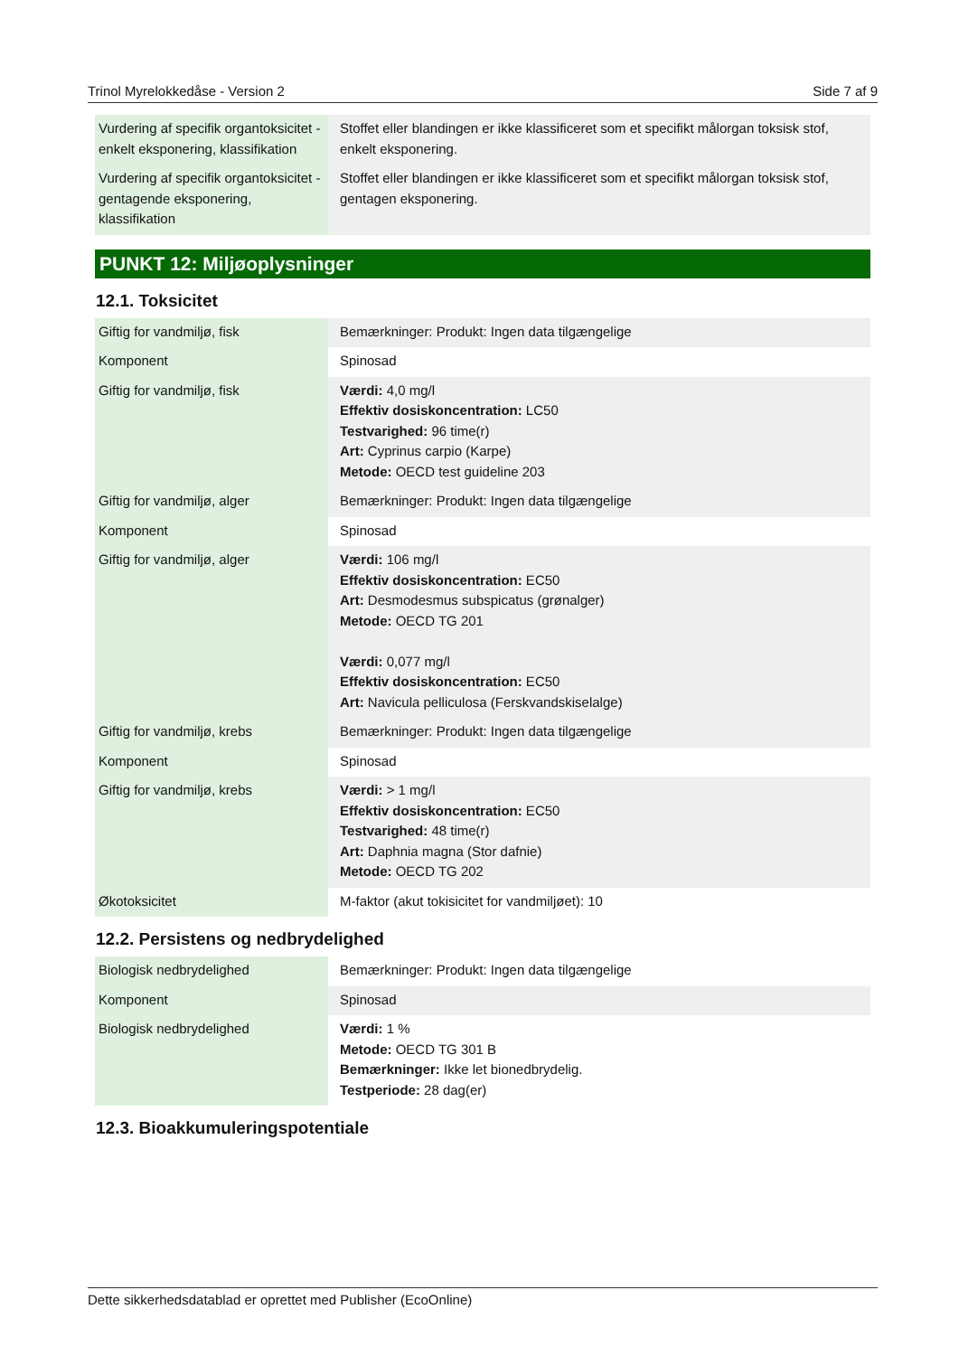Trinol Myrelokkedåse - Version 2 Side 7 af 9
| Vurdering af specifik organtoksicitet - enkelt eksponering, klassifikation | Stoffet eller blandingen er ikke klassificeret som et specifikt målorgan toksisk stof, enkelt eksponering. |
| Vurdering af specifik organtoksicitet - gentagende eksponering, klassifikation | Stoffet eller blandingen er ikke klassificeret som et specifikt målorgan toksisk stof, gentagen eksponering. |
PUNKT 12: Miljøoplysninger
12.1. Toksicitet
| Giftig for vandmiljø, fisk | Bemærkninger: Produkt: Ingen data tilgængelige |
| Komponent | Spinosad |
| Giftig for vandmiljø, fisk | Værdi: 4,0 mg/l Effektiv dosiskoncentration: LC50 Testvarighed: 96 time(r) Art: Cyprinus carpio (Karpe) Metode: OECD test guideline 203 |
| Giftig for vandmiljø, alger | Bemærkninger: Produkt: Ingen data tilgængelige |
| Komponent | Spinosad |
| Giftig for vandmiljø, alger | Værdi: 106 mg/l Effektiv dosiskoncentration: EC50 Art: Desmodesmus subspicatus (grønalger) Metode: OECD TG 201 Værdi: 0,077 mg/l Effektiv dosiskoncentration: EC50 Art: Navicula pelliculosa (Ferskvandskiselalge) |
| Giftig for vandmiljø, krebs | Bemærkninger: Produkt: Ingen data tilgængelige |
| Komponent | Spinosad |
| Giftig for vandmiljø, krebs | Værdi: > 1 mg/l Effektiv dosiskoncentration: EC50 Testvarighed: 48 time(r) Art: Daphnia magna (Stor dafnie) Metode: OECD TG 202 |
| Økotoksicitet | M-faktor (akut tokisicitet for vandmiljøet): 10 |
12.2. Persistens og nedbrydelighed
| Biologisk nedbrydelighed | Bemærkninger: Produkt: Ingen data tilgængelige |
| Komponent | Spinosad |
| Biologisk nedbrydelighed | Værdi: 1 % Metode: OECD TG 301 B Bemærkninger: Ikke let bionedbrydelig. Testperiode: 28 dag(er) |
12.3. Bioakkumuleringspotentiale
Dette sikkerhedsdatablad er oprettet med Publisher (EcoOnline)